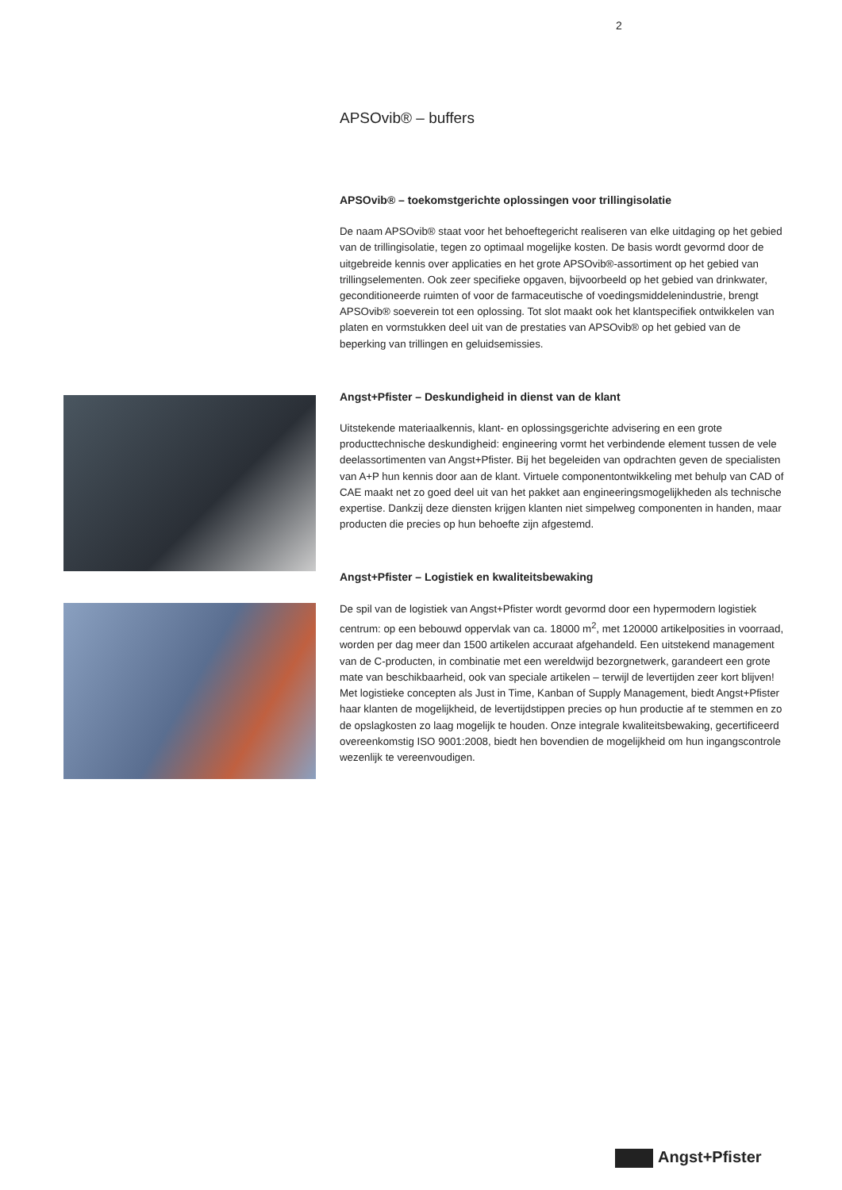2
APSOvib® – buffers
APSOvib® – toekomstgerichte oplossingen voor trillingisolatie
De naam APSOvib® staat voor het behoeftegericht realiseren van elke uitdaging op het gebied van de trillingisolatie, tegen zo optimaal mogelijke kosten. De basis wordt gevormd door de uitgebreide kennis over applicaties en het grote APSOvib®-assortiment op het gebied van trillingselementen. Ook zeer specifieke opgaven, bijvoorbeeld op het gebied van drinkwater, geconditioneerde ruimten of voor de farmaceutische of voedingsmiddelenindustrie, brengt APSOvib® soeverein tot een oplossing. Tot slot maakt ook het klantspecifiek ontwikkelen van platen en vormstukken deel uit van de prestaties van APSOvib® op het gebied van de beperking van trillingen en geluidsemissies.
Angst+Pfister – Deskundigheid in dienst van de klant
Uitstekende materiaalkennis, klant- en oplossingsgerichte advisering en een grote producttechnische deskundigheid: engineering vormt het verbindende element tussen de vele deelassortimenten van Angst+Pfister. Bij het begeleiden van opdrachten geven de specialisten van A+P hun kennis door aan de klant. Virtuele componentontwikkeling met behulp van CAD of CAE maakt net zo goed deel uit van het pakket aan engineeringsmogelijkheden als technische expertise. Dankzij deze diensten krijgen klanten niet simpelweg componenten in handen, maar producten die precies op hun behoefte zijn afgestemd.
Angst+Pfister – Logistiek en kwaliteitsbewaking
De spil van de logistiek van Angst+Pfister wordt gevormd door een hypermodern logistiek centrum: op een bebouwd oppervlak van ca. 18000 m<sup>2</sup>, met 120000 artikelposities in voorraad, worden per dag meer dan 1500 artikelen accuraat afgehandeld. Een uitstekend management van de C-producten, in combinatie met een wereldwijd bezorgnetwerk, garandeert een grote mate van beschikbaarheid, ook van speciale artikelen – terwijl de levertijden zeer kort blijven! Met logistieke concepten als Just in Time, Kanban of Supply Management, biedt Angst+Pfister haar klanten de mogelijkheid, de levertijdstippen precies op hun productie af te stemmen en zo de opslagkosten zo laag mogelijk te houden. Onze integrale kwaliteitsbewaking, gecertificeerd overeenkomstig ISO 9001:2008, biedt hen bovendien de mogelijkheid om hun ingangscontrole wezenlijk te vereenvoudigen.
Angst+Pfister